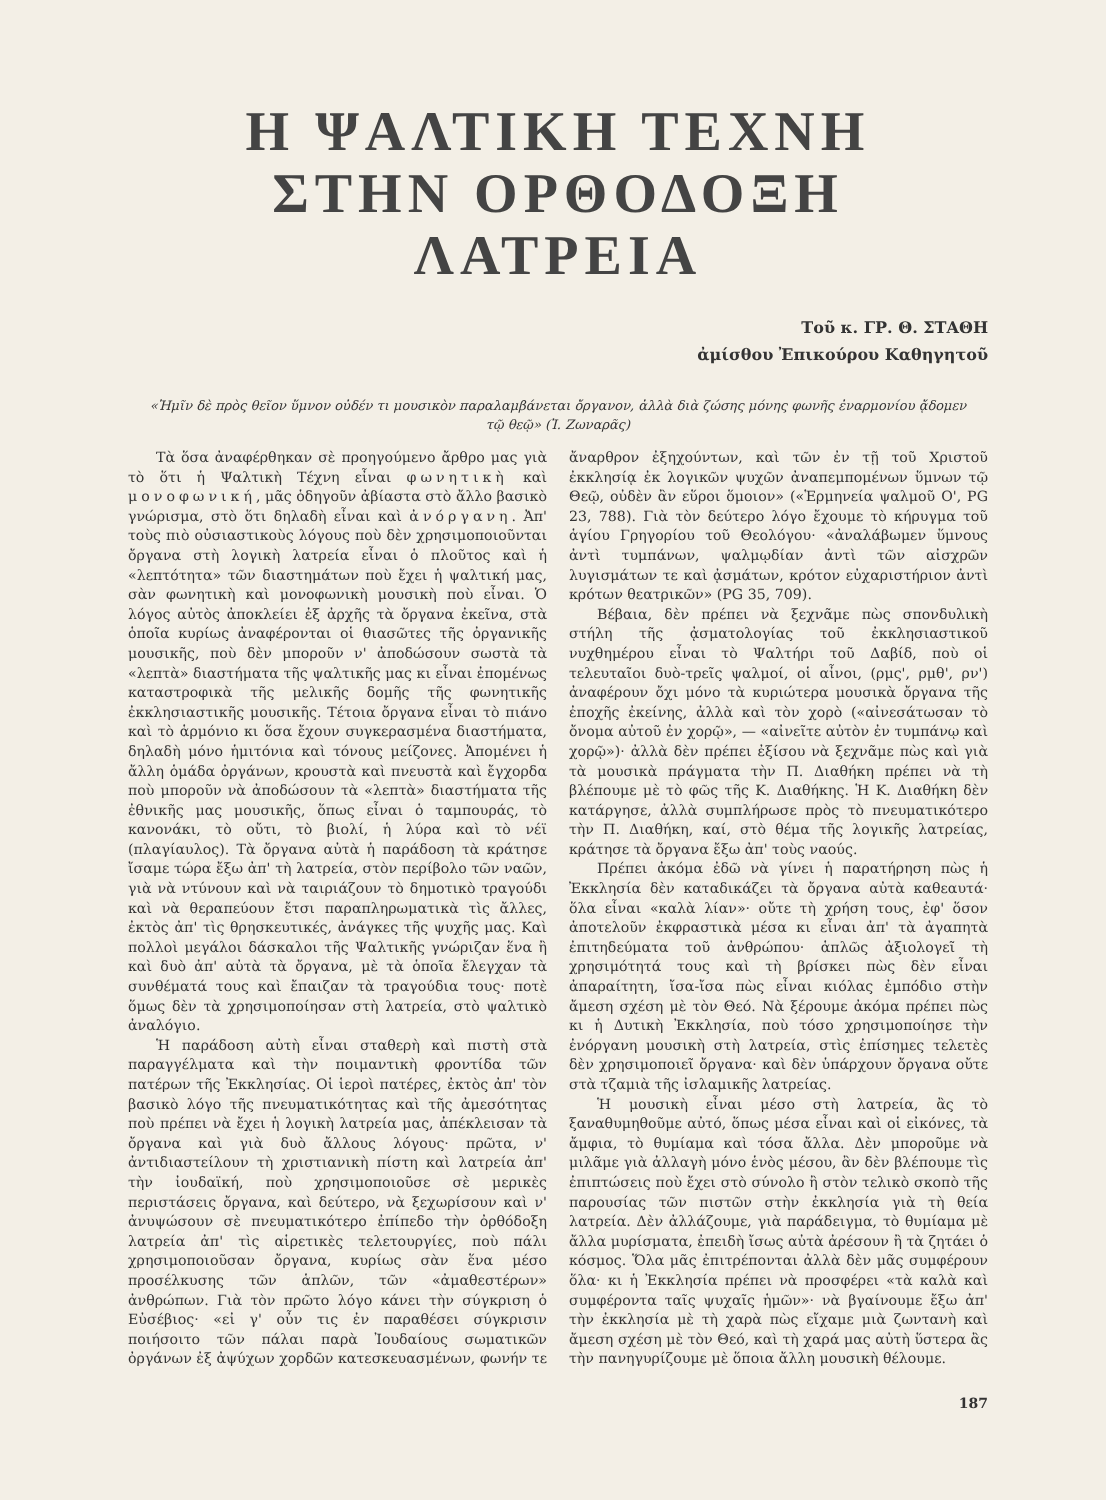Η ΨΑΛΤΙΚΗ ΤΕΧΝΗ
ΣΤΗΝ ΟΡΘΟΔΟΞΗ ΛΑΤΡΕΙΑ
Τοῦ κ. ΓΡ. Θ. ΣΤΑΘΗ
ἀμίσθου Ἐπικούρου Καθηγητοῦ
«Ἡμῖν δὲ πρὸς θεῖον ὕμνον οὐδέν τι μουσικὸν παραλαμβάνεται ὄργανον, ἀλλὰ διὰ ζώσης μόνης φωνῆς ἐναρμονίου ᾄδομεν τῷ θεῷ» (Ἰ. Ζωναρᾶς)
Τὰ ὅσα ἀναφέρθηκαν σὲ προηγούμενο ἄρθρο μας γιὰ τὸ ὅτι ἡ Ψαλτικὴ Τέχνη εἶναι φωνητικὴ καὶ μονοφωνική, μᾶς ὁδηγοῦν ἀβίαστα στὸ ἄλλο βασικὸ γνώρισμα, στὸ ὅτι δηλαδὴ εἶναι καὶ ἀνόργανη. Ἀπ' τοὺς πιὸ οὐσιαστικοὺς λόγους ποὺ δὲν χρησιμοποιοῦνται ὄργανα στὴ λογικὴ λατρεία εἶναι ὁ πλοῦτος καὶ ἡ «λεπτότητα» τῶν διαστημάτων ποὺ ἔχει ἡ ψαλτική μας, σὰν φωνητικὴ καὶ μονοφωνικὴ μουσικὴ ποὺ εἶναι. Ὁ λόγος αὐτὸς ἀποκλείει ἐξ ἀρχῆς τὰ ὄργανα ἐκεῖνα, στὰ ὁποῖα κυρίως ἀναφέρονται οἱ θιασῶτες τῆς ὀργανικῆς μουσικῆς, ποὺ δὲν μποροῦν ν' ἀποδώσουν σωστὰ τὰ «λεπτὰ» διαστήματα τῆς ψαλτικῆς μας κι εἶναι ἐπομένως καταστροφικὰ τῆς μελικῆς δομῆς τῆς φωνητικῆς ἐκκλησιαστικῆς μουσικῆς. Τέτοια ὄργανα εἶναι τὸ πιάνο καὶ τὸ ἁρμόνιο κι ὅσα ἔχουν συγκερασμένα διαστήματα, δηλαδὴ μόνο ἡμιτόνια καὶ τόνους μείζονες. Ἀπομένει ἡ ἄλλη ὁμάδα ὀργάνων, κρουστὰ καὶ πνευστὰ καὶ ἔγχορδα ποὺ μποροῦν νὰ ἀποδώσουν τὰ «λεπτὰ» διαστήματα τῆς ἐθνικῆς μας μουσικῆς, ὅπως εἶναι ὁ ταμπουράς, τὸ κανονάκι, τὸ οὔτι, τὸ βιολί, ἡ λύρα καὶ τὸ νέϊ (πλαγίαυλος). Τὰ ὄργανα αὐτὰ ἡ παράδοση τὰ κράτησε ἴσαμε τώρα ἔξω ἀπ' τὴ λατρεία, στὸν περίβολο τῶν ναῶν, γιὰ νὰ ντύνουν καὶ νὰ ταιριάζουν τὸ δημοτικὸ τραγούδι καὶ νὰ θεραπεύουν ἔτσι παραπληρωματικὰ τὶς ἄλλες, ἐκτὸς ἀπ' τὶς θρησκευτικές, ἀνάγκες τῆς ψυχῆς μας. Καὶ πολλοὶ μεγάλοι δάσκαλοι τῆς Ψαλτικῆς γνώριζαν ἕνα ἢ καὶ δυὸ ἀπ' αὐτὰ τὰ ὄργανα, μὲ τὰ ὁποῖα ἔλεγχαν τὰ συνθέματά τους καὶ ἔπαιζαν τὰ τραγούδια τους· ποτὲ ὅμως δὲν τὰ χρησιμοποίησαν στὴ λατρεία, στὸ ψαλτικὸ ἀναλόγιο.
Ἡ παράδοση αὐτὴ εἶναι σταθερὴ καὶ πιστὴ στὰ παραγγέλματα καὶ τὴν ποιμαντικὴ φροντίδα τῶν πατέρων τῆς Ἐκκλησίας. Οἱ ἱεροὶ πατέρες, ἐκτὸς ἀπ' τὸν βασικὸ λόγο τῆς πνευματικότητας καὶ τῆς ἀμεσότητας ποὺ πρέπει νὰ ἔχει ἡ λογικὴ λατρεία μας, ἀπέκλεισαν τὰ ὄργανα καὶ γιὰ δυὸ ἄλλους λόγους· πρῶτα, ν' ἀντιδιαστείλουν τὴ χριστιανικὴ πίστη καὶ λατρεία ἀπ' τὴν ἰουδαϊκή, ποὺ χρησιμοποιοῦσε σὲ μερικὲς περιστάσεις ὄργανα, καὶ δεύτερο, νὰ ξεχωρίσουν καὶ ν' ἀνυψώσουν σὲ πνευματικότερο ἐπίπεδο τὴν ὀρθόδοξη λατρεία ἀπ' τὶς αἱρετικὲς τελετουργίες, ποὺ πάλι χρησιμοποιοῦσαν ὄργανα, κυρίως σὰν ἕνα μέσο προσέλκυσης τῶν ἁπλῶν, τῶν «ἀμαθεστέρων» ἀνθρώπων. Γιὰ τὸν πρῶτο λόγο κάνει τὴν σύγκριση ὁ Εὐσέβιος· «εἰ γ' οὖν τις ἐν παραθέσει σύγκρισιν ποιήσοιτο τῶν πάλαι παρὰ Ἰουδαίους σωματικῶν ὀργάνων ἐξ ἀψύχων χορδῶν κατεσκευασμένων, φωνήν τε ἄναρθρον ἐξηχούντων, καὶ τῶν ἐν τῇ τοῦ Χριστοῦ ἐκκλησίᾳ ἐκ λογικῶν ψυχῶν ἀναπεμπομένων ὕμνων τῷ Θεῷ, οὐδὲν ἂν εὕροι ὅμοιον» («Ἑρμηνεία ψαλμοῦ Ο', PG 23, 788). Γιὰ τὸν δεύτερο λόγο ἔχουμε τὸ κήρυγμα τοῦ ἁγίου Γρηγορίου τοῦ Θεολόγου· «ἀναλάβωμεν ὕμνους ἀντὶ τυμπάνων, ψαλμῳδίαν ἀντὶ τῶν αἰσχρῶν λυγισμάτων τε καὶ ᾀσμάτων, κρότον εὐχαριστήριον ἀντὶ κρότων θεατρικῶν» (PG 35, 709).
Βέβαια, δὲν πρέπει νὰ ξεχνᾶμε πὼς σπονδυλικὴ στήλη τῆς ᾀσματολογίας τοῦ ἐκκλησιαστικοῦ νυχθημέρου εἶναι τὸ Ψαλτήρι τοῦ Δαβίδ, ποὺ οἱ τελευταῖοι δυὸ-τρεῖς ψαλμοί, οἱ αἶνοι, (ρμς', ρμθ', ρν') ἀναφέρουν ὄχι μόνο τὰ κυριώτερα μουσικὰ ὄργανα τῆς ἐποχῆς ἐκείνης, ἀλλὰ καὶ τὸν χορὸ («αἰνεσάτωσαν τὸ ὄνομα αὐτοῦ ἐν χορῷ», — «αἰνεῖτε αὐτὸν ἐν τυμπάνῳ καὶ χορῷ»)· ἀλλὰ δὲν πρέπει ἐξίσου νὰ ξεχνᾶμε πὼς καὶ γιὰ τὰ μουσικὰ πράγματα τὴν Π. Διαθήκη πρέπει νὰ τὴ βλέπουμε μὲ τὸ φῶς τῆς Κ. Διαθήκης. Ἡ Κ. Διαθήκη δὲν κατάργησε, ἀλλὰ συμπλήρωσε πρὸς τὸ πνευματικότερο τὴν Π. Διαθήκη, καί, στὸ θέμα τῆς λογικῆς λατρείας, κράτησε τὰ ὄργανα ἔξω ἀπ' τοὺς ναούς.
Πρέπει ἀκόμα ἐδῶ νὰ γίνει ἡ παρατήρηση πὼς ἡ Ἐκκλησία δὲν καταδικάζει τὰ ὄργανα αὐτὰ καθεαυτά· ὅλα εἶναι «καλὰ λίαν»· οὔτε τὴ χρήση τους, ἐφ' ὅσον ἀποτελοῦν ἐκφραστικὰ μέσα κι εἶναι ἀπ' τὰ ἀγαπητὰ ἐπιτηδεύματα τοῦ ἀνθρώπου· ἁπλῶς ἀξιολογεῖ τὴ χρησιμότητά τους καὶ τὴ βρίσκει πὼς δὲν εἶναι ἀπαραίτητη, ἴσα-ἴσα πὼς εἶναι κιόλας ἐμπόδιο στὴν ἄμεση σχέση μὲ τὸν Θεό. Νὰ ξέρουμε ἀκόμα πρέπει πὼς κι ἡ Δυτικὴ Ἐκκλησία, ποὺ τόσο χρησιμοποίησε τὴν ἐνόργανη μουσικὴ στὴ λατρεία, στὶς ἐπίσημες τελετὲς δὲν χρησιμοποιεῖ ὄργανα· καὶ δὲν ὑπάρχουν ὄργανα οὔτε στὰ τζαμιὰ τῆς ἰσλαμικῆς λατρείας.
Ἡ μουσικὴ εἶναι μέσο στὴ λατρεία, ἂς τὸ ξαναθυμηθοῦμε αὐτό, ὅπως μέσα εἶναι καὶ οἱ εἰκόνες, τὰ ἄμφια, τὸ θυμίαμα καὶ τόσα ἄλλα. Δὲν μποροῦμε νὰ μιλᾶμε γιὰ ἀλλαγὴ μόνο ἑνὸς μέσου, ἂν δὲν βλέπουμε τὶς ἐπιπτώσεις ποὺ ἔχει στὸ σύνολο ἢ στὸν τελικὸ σκοπὸ τῆς παρουσίας τῶν πιστῶν στὴν ἐκκλησία γιὰ τὴ θεία λατρεία. Δὲν ἀλλάζουμε, γιὰ παράδειγμα, τὸ θυμίαμα μὲ ἄλλα μυρίσματα, ἐπειδὴ ἴσως αὐτὰ ἀρέσουν ἢ τὰ ζητάει ὁ κόσμος. Ὅλα μᾶς ἐπιτρέπονται ἀλλὰ δὲν μᾶς συμφέρουν ὅλα· κι ἡ Ἐκκλησία πρέπει νὰ προσφέρει «τὰ καλὰ καὶ συμφέροντα ταῖς ψυχαῖς ἡμῶν»· νὰ βγαίνουμε ἔξω ἀπ' τὴν ἐκκλησία μὲ τὴ χαρὰ πὼς εἴχαμε μιὰ ζωντανὴ καὶ ἄμεση σχέση μὲ τὸν Θεό, καὶ τὴ χαρά μας αὐτὴ ὕστερα ἂς τὴν πανηγυρίζουμε μὲ ὅποια ἄλλη μουσικὴ θέλουμε.
187